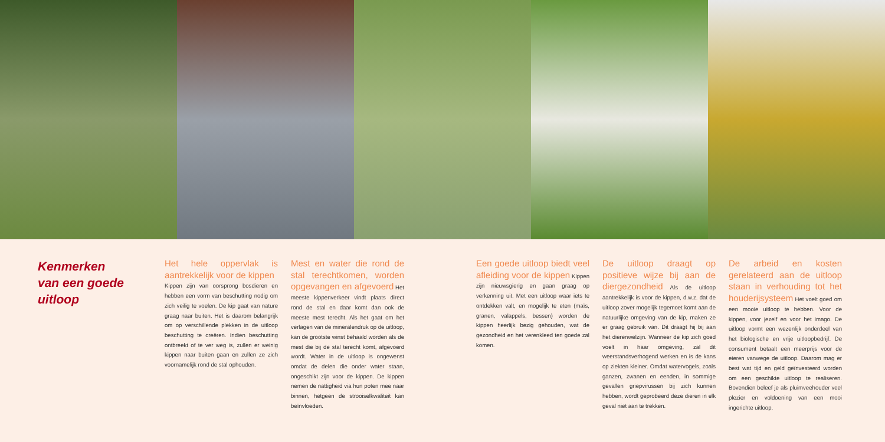Kenmerken van een goede uitloop
Het hele oppervlak is aantrekkelijk voor de kippen
Kippen zijn van oorsprong bosdieren en hebben een vorm van beschutting nodig om zich veilig te voelen. De kip gaat van nature graag naar buiten. Het is daarom belangrijk om op verschillende plekken in de uitloop beschutting te creëren. Indien beschutting ontbreekt of te ver weg is, zullen er weinig kippen naar buiten gaan en zullen ze zich voornamelijk rond de stal ophouden.
Mest en water die rond de stal terechtkomen, worden opgevangen en afgevoerd
Het meeste kippenverkeer vindt plaats direct rond de stal en daar komt dan ook de meeste mest terecht. Als het gaat om het verlagen van de mineralendruk op de uitloop, kan de grootste winst behaald worden als de mest die bij de stal terecht komt, afgevoerd wordt. Water in de uitloop is ongewenst omdat de delen die onder water staan, ongeschikt zijn voor de kippen. De kippen nemen de nattigheid via hun poten mee naar binnen, hetgeen de strooiselkwaliteit kan beïnvloeden.
Een goede uitloop biedt veel afleiding voor de kippen
Kippen zijn nieuwsgierig en gaan graag op verkenning uit. Met een uitloop waar iets te ontdekken valt, en mogelijk te eten (maïs, granen, valappels, bessen) worden de kippen heerlijk bezig gehouden, wat de gezondheid en het verenkleed ten goede zal komen.
De uitloop draagt op positieve wijze bij aan de diergezondheid
Als de uitloop aantrekkelijk is voor de kippen, d.w.z. dat de uitloop zover mogelijk tegemoet komt aan de natuurlijke omgeving van de kip, maken ze er graag gebruik van. Dit draagt hij bij aan het dierenwelzijn. Wanneer de kip zich goed voelt in haar omgeving, zal dit weerstandsverhogend werken en is de kans op ziekten kleiner. Omdat watervogels, zoals ganzen, zwanen en eenden, in sommige gevallen griepvirussen bij zich kunnen hebben, wordt geprobeerd deze dieren in elk geval niet aan te trekken.
De arbeid en kosten gerelateerd aan de uitloop staan in verhouding tot het houderijsysteem
Het voelt goed om een mooie uitloop te hebben. Voor de kippen, voor jezelf en voor het imago. De uitloop vormt een wezenlijk onderdeel van het biologische en vrije uitloopbedrijf. De consument betaalt een meerprijs voor de eieren vanwege de uitloop. Daarom mag er best wat tijd en geld geïnvesteerd worden om een geschikte uitloop te realiseren. Bovendien beleef je als pluimveehouder veel plezier en voldoening van een mooi ingerichte uitloop.